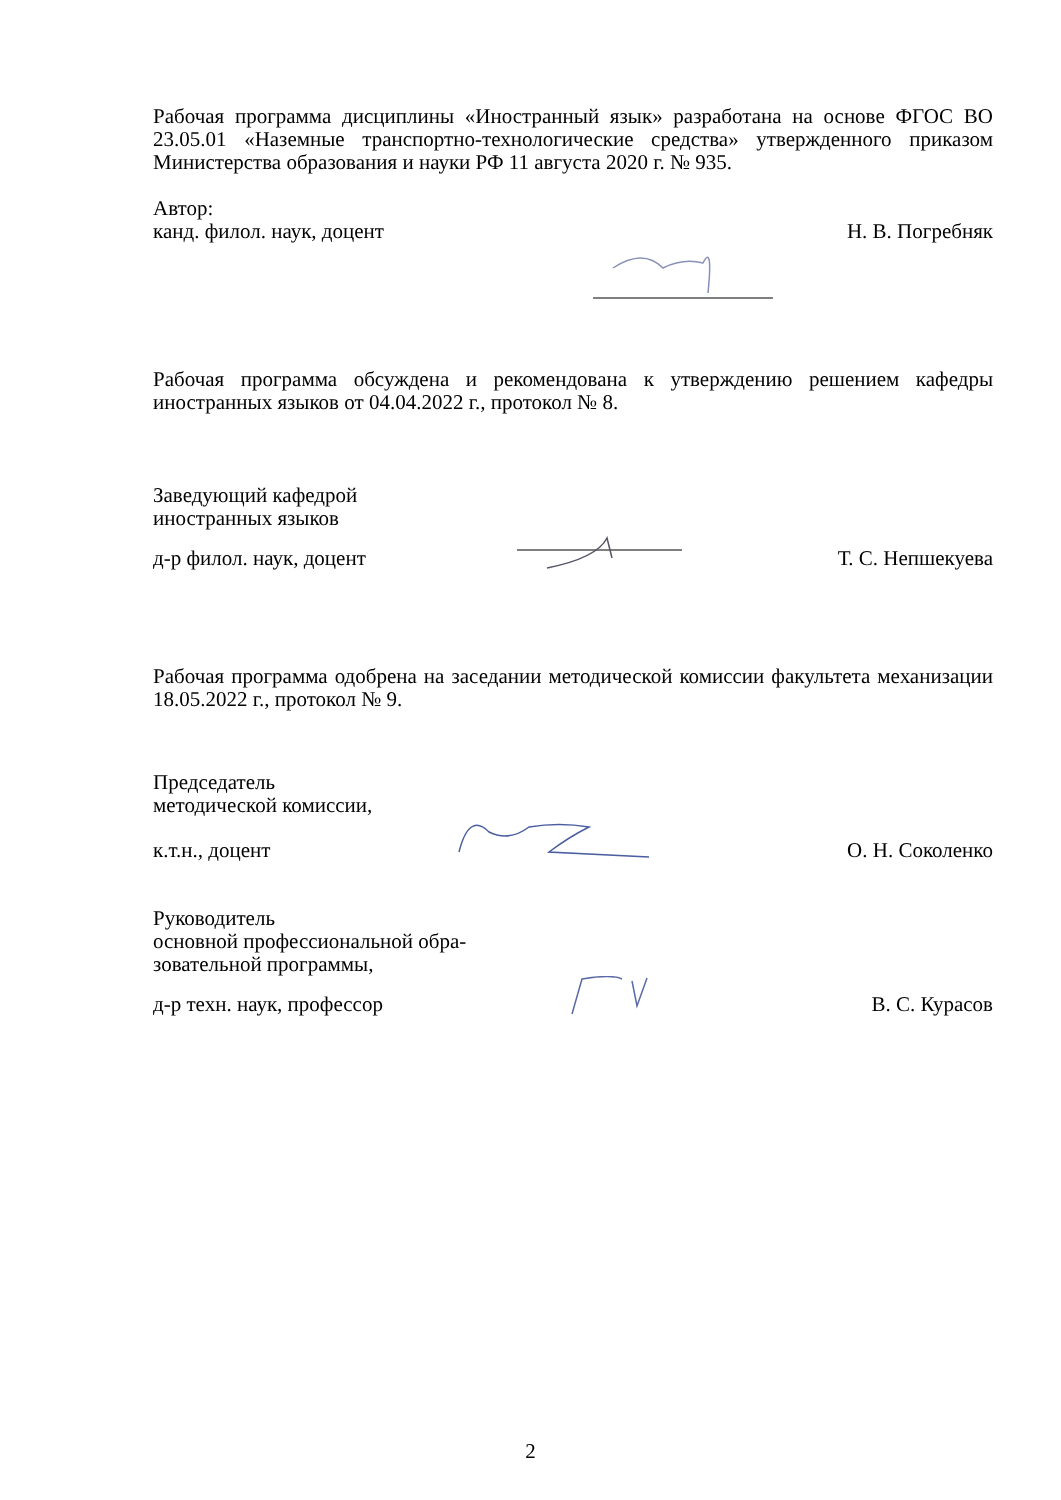Рабочая программа дисциплины «Иностранный язык» разработана на основе ФГОС ВО 23.05.01 «Наземные транспортно-технологические средства» утвержденного приказом Министерства образования и науки РФ 11 августа 2020 г. № 935.
Автор:
канд. филол. наук, доцент Н. В. Погребняк
Рабочая программа обсуждена и рекомендована к утверждению решением кафедры иностранных языков от 04.04.2022 г., протокол № 8.
Заведующий кафедрой
иностранных языков
д-р филол. наук, доцент Т. С. Непшекуева
Рабочая программа одобрена на заседании методической комиссии факультета механизации 18.05.2022 г., протокол № 9.
Председатель
методической комиссии,
к.т.н., доцент О. Н. Соколенко
Руководитель
основной профессиональной обра-
зовательной программы,
д-р техн. наук, профессор В. С. Курасов
2